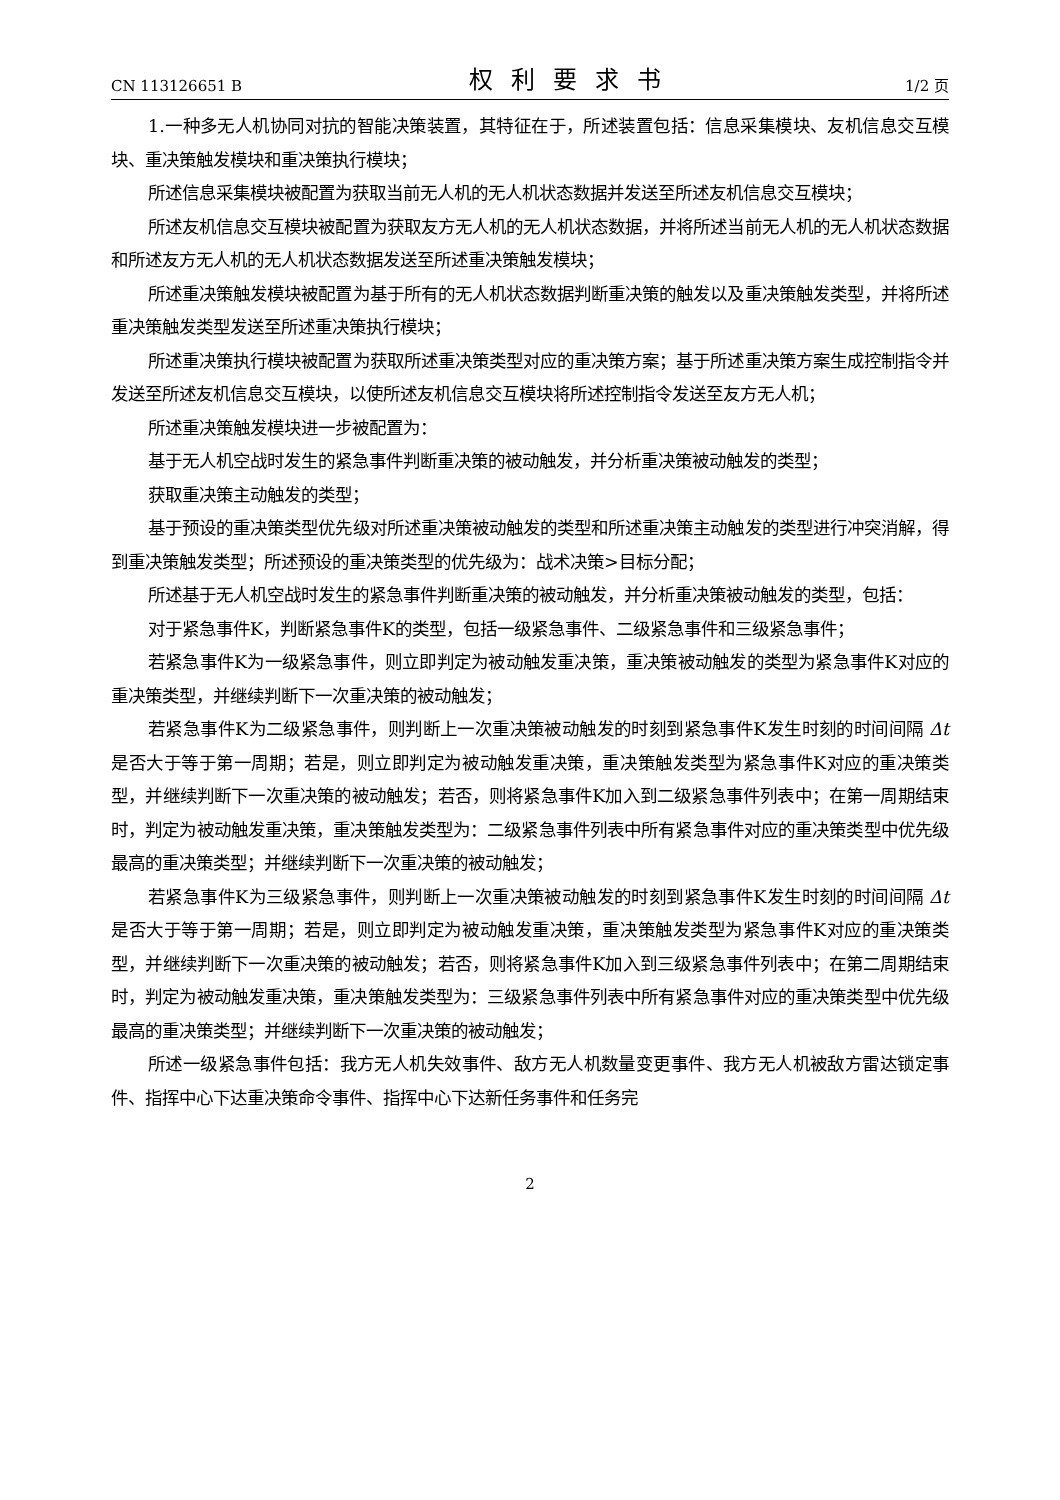CN 113126651 B 权利要求书 1/2 页
1.一种多无人机协同对抗的智能决策装置，其特征在于，所述装置包括：信息采集模块、友机信息交互模块、重决策触发模块和重决策执行模块；
所述信息采集模块被配置为获取当前无人机的无人机状态数据并发送至所述友机信息交互模块；
所述友机信息交互模块被配置为获取友方无人机的无人机状态数据，并将所述当前无人机的无人机状态数据和所述友方无人机的无人机状态数据发送至所述重决策触发模块；
所述重决策触发模块被配置为基于所有的无人机状态数据判断重决策的触发以及重决策触发类型，并将所述重决策触发类型发送至所述重决策执行模块；
所述重决策执行模块被配置为获取所述重决策类型对应的重决策方案；基于所述重决策方案生成控制指令并发送至所述友机信息交互模块，以使所述友机信息交互模块将所述控制指令发送至友方无人机；
所述重决策触发模块进一步被配置为：
基于无人机空战时发生的紧急事件判断重决策的被动触发，并分析重决策被动触发的类型；
获取重决策主动触发的类型；
基于预设的重决策类型优先级对所述重决策被动触发的类型和所述重决策主动触发的类型进行冲突消解，得到重决策触发类型；所述预设的重决策类型的优先级为：战术决策>目标分配；
所述基于无人机空战时发生的紧急事件判断重决策的被动触发，并分析重决策被动触发的类型，包括：
对于紧急事件K，判断紧急事件K的类型，包括一级紧急事件、二级紧急事件和三级紧急事件；
若紧急事件K为一级紧急事件，则立即判定为被动触发重决策，重决策被动触发的类型为紧急事件K对应的重决策类型，并继续判断下一次重决策的被动触发；
若紧急事件K为二级紧急事件，则判断上一次重决策被动触发的时刻到紧急事件K发生时刻的时间间隔 Δt 是否大于等于第一周期；若是，则立即判定为被动触发重决策，重决策触发类型为紧急事件K对应的重决策类型，并继续判断下一次重决策的被动触发；若否，则将紧急事件K加入到二级紧急事件列表中；在第一周期结束时，判定为被动触发重决策，重决策触发类型为：二级紧急事件列表中所有紧急事件对应的重决策类型中优先级最高的重决策类型；并继续判断下一次重决策的被动触发；
若紧急事件K为三级紧急事件，则判断上一次重决策被动触发的时刻到紧急事件K发生时刻的时间间隔 Δt 是否大于等于第一周期；若是，则立即判定为被动触发重决策，重决策触发类型为紧急事件K对应的重决策类型，并继续判断下一次重决策的被动触发；若否，则将紧急事件K加入到三级紧急事件列表中；在第二周期结束时，判定为被动触发重决策，重决策触发类型为：三级紧急事件列表中所有紧急事件对应的重决策类型中优先级最高的重决策类型；并继续判断下一次重决策的被动触发；
所述一级紧急事件包括：我方无人机失效事件、敌方无人机数量变更事件、我方无人机被敌方雷达锁定事件、指挥中心下达重决策命令事件、指挥中心下达新任务事件和任务完
2